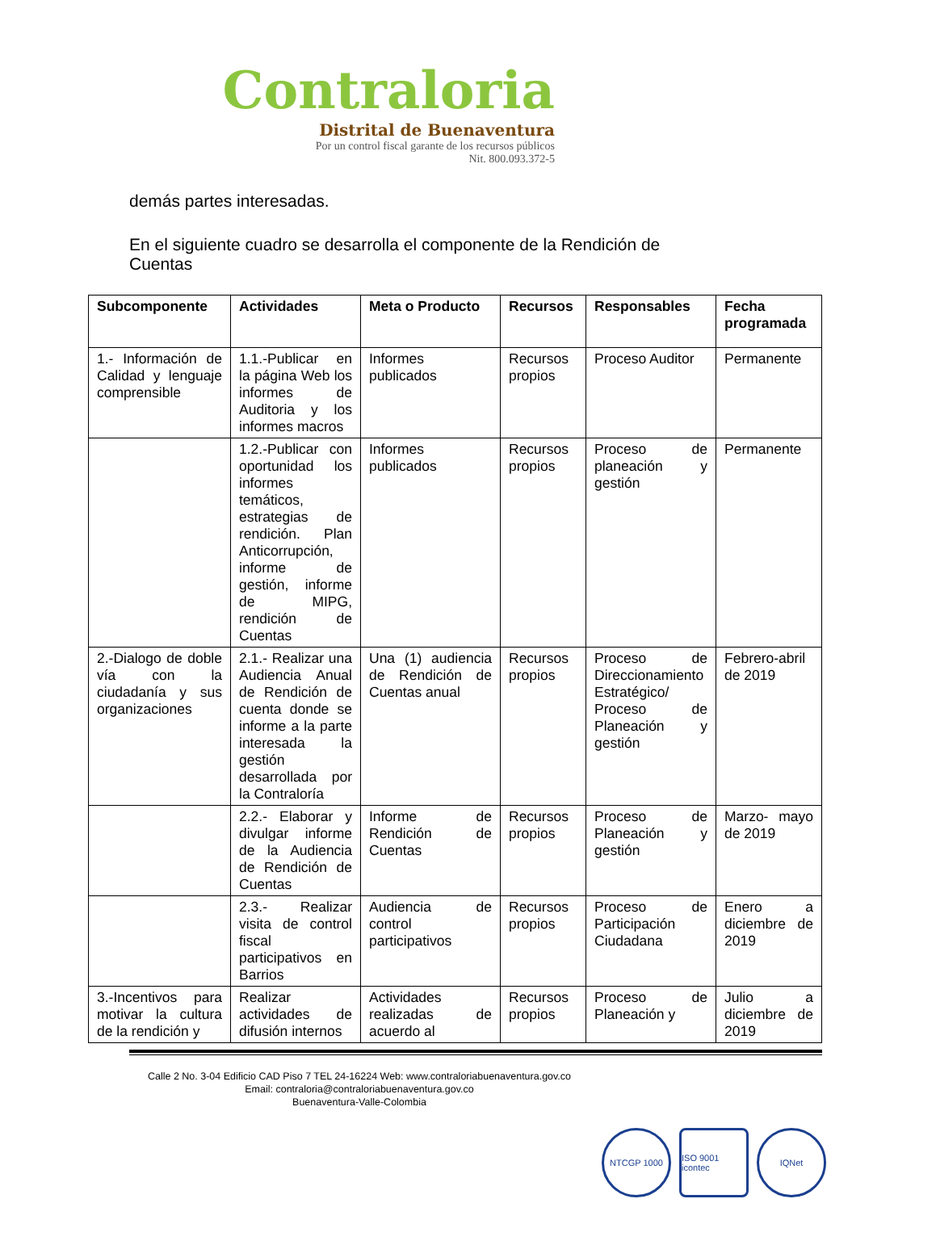Contraloria
Distrital de Buenaventura
Por un control fiscal garante de los recursos públicos
Nit. 800.093.372-5
demás partes interesadas.
En el siguiente cuadro se desarrolla el componente de la Rendición de Cuentas
| Subcomponente | Actividades | Meta o Producto | Recursos | Responsables | Fecha programada |
| --- | --- | --- | --- | --- | --- |
| 1.- Información de Calidad y lenguaje comprensible | 1.1.-Publicar en la página Web los informes de Auditoria y los informes macros | Informes publicados | Recursos propios | Proceso Auditor | Permanente |
| | 1.2.-Publicar con oportunidad los informes temáticos, estrategias de rendición. Plan Anticorrupción, informe de gestión, informe de MIPG, rendición de Cuentas | Informes publicados | Recursos propios | Proceso de planeación y gestión | Permanente |
| 2.-Dialogo de doble vía con la ciudadanía y sus organizaciones | 2.1.- Realizar una Audiencia Anual de Rendición de cuenta donde se informe a la parte interesada la gestión desarrollada por la Contraloría | Una (1) audiencia de Rendición de Cuentas anual | Recursos propios | Proceso de Direccionamiento Estratégico/ Proceso de Planeación y gestión | Febrero-abril de 2019 |
| | 2.2.- Elaborar y divulgar informe de la Audiencia de Rendición de Cuentas | Informe de Rendición de Cuentas | Recursos propios | Proceso de Planeación y gestión | Marzo- mayo de 2019 |
| | 2.3.- Realizar visita de control fiscal participativos en Barrios | Audiencia de control participativos | Recursos propios | Proceso de Participación Ciudadana | Enero a diciembre de 2019 |
| 3.-Incentivos para motivar la cultura de la rendición y | Realizar actividades de difusión internos | Actividades realizadas de acuerdo al | Recursos propios | Proceso de Planeación y | Julio a diciembre de 2019 |
Calle 2 No. 3-04 Edificio CAD Piso 7 TEL 24-16224 Web: www.contraloriabuenaventura.gov.co
Email: contraloria@contraloriabuenaventura.gov.co
Buenaventura-Valle-Colombia
NTCGP 1000 ISO 9001 icontec
IQNet